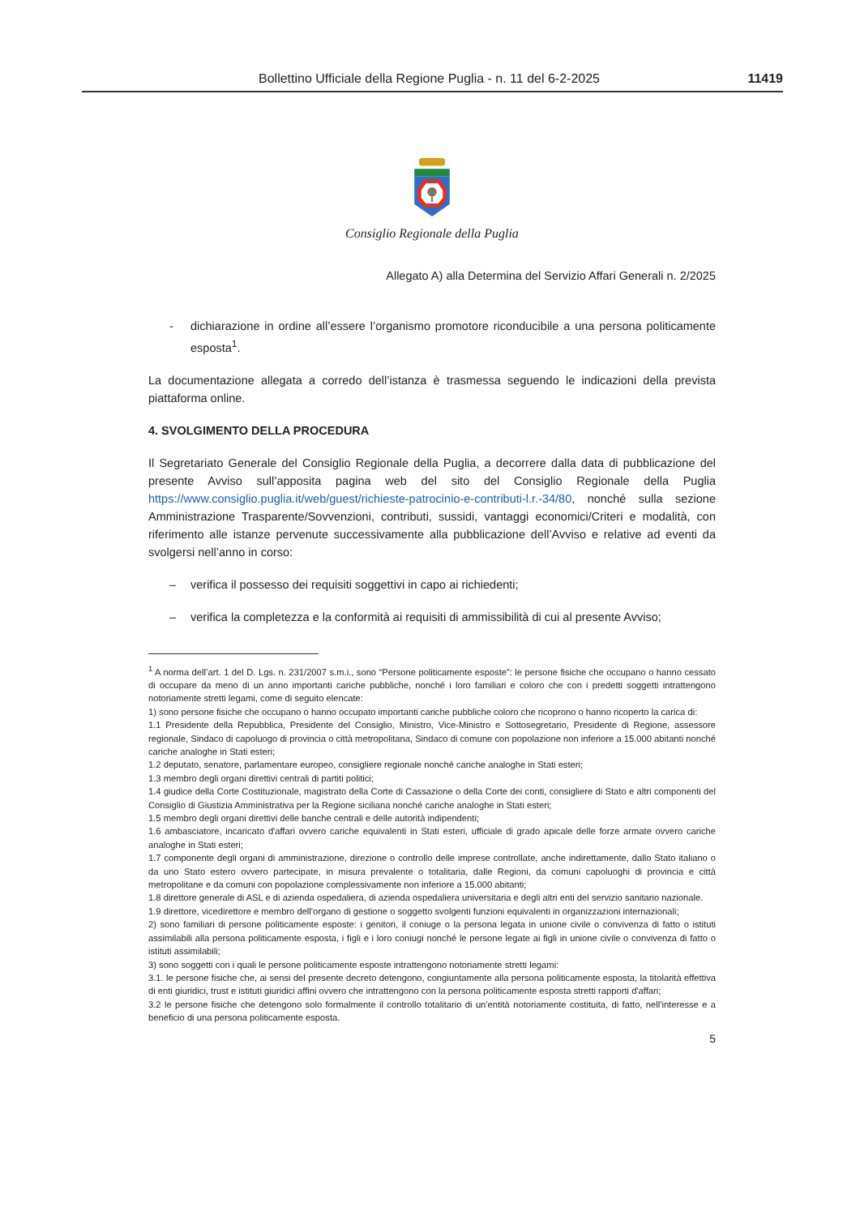Bollettino Ufficiale della Regione Puglia - n. 11 del 6-2-2025 11419
Consiglio Regionale della Puglia
Allegato A) alla Determina del Servizio Affari Generali n. 2/2025
- dichiarazione in ordine all’essere l’organismo promotore riconducibile a una persona politicamente esposta<sup>1</sup>.
La documentazione allegata a corredo dell’istanza è trasmessa seguendo le indicazioni della prevista piattaforma online.
4. SVOLGIMENTO DELLA PROCEDURA
Il Segretariato Generale del Consiglio Regionale della Puglia, a decorrere dalla data di pubblicazione del presente Avviso sull’apposita pagina web del sito del Consiglio Regionale della Puglia https://www.consiglio.puglia.it/web/guest/richieste-patrocinio-e-contributi-l.r.-34/80, nonché sulla sezione Amministrazione Trasparente/Sovvenzioni, contributi, sussidi, vantaggi economici/Criteri e modalità, con riferimento alle istanze pervenute successivamente alla pubblicazione dell’Avviso e relative ad eventi da svolgersi nell’anno in corso:
– verifica il possesso dei requisiti soggettivi in capo ai richiedenti;
– verifica la completezza e la conformità ai requisiti di ammissibilità di cui al presente Avviso;
<sup>1</sup> A norma dell’art. 1 del D. Lgs. n. 231/2007 s.m.i., sono “Persone politicamente esposte”: le persone fisiche che occupano o hanno cessato di occupare da meno di un anno importanti cariche pubbliche, nonché i loro familiari e coloro che con i predetti soggetti intrattengono notoriamente stretti legami, come di seguito elencate:
1) sono persone fisiche che occupano o hanno occupato importanti cariche pubbliche coloro che ricoprono o hanno ricoperto la carica di:
1.1 Presidente della Repubblica, Presidente del Consiglio, Ministro, Vice-Ministro e Sottosegretario, Presidente di Regione, assessore regionale, Sindaco di capoluogo di provincia o città metropolitana, Sindaco di comune con popolazione non inferiore a 15.000 abitanti nonché cariche analoghe in Stati esteri;
1.2 deputato, senatore, parlamentare europeo, consigliere regionale nonché cariche analoghe in Stati esteri;
1.3 membro degli organi direttivi centrali di partiti politici;
1.4 giudice della Corte Costituzionale, magistrato della Corte di Cassazione o della Corte dei conti, consigliere di Stato e altri componenti del Consiglio di Giustizia Amministrativa per la Regione siciliana nonché cariche analoghe in Stati esteri;
1.5 membro degli organi direttivi delle banche centrali e delle autorità indipendenti;
1.6 ambasciatore, incaricato d'affari ovvero cariche equivalenti in Stati esteri, ufficiale di grado apicale delle forze armate ovvero cariche analoghe in Stati esteri;
1.7 componente degli organi di amministrazione, direzione o controllo delle imprese controllate, anche indirettamente, dallo Stato italiano o da uno Stato estero ovvero partecipate, in misura prevalente o totalitaria, dalle Regioni, da comuni capoluoghi di provincia e città metropolitane e da comuni con popolazione complessivamente non inferiore a 15.000 abitanti;
1.8 direttore generale di ASL e di azienda ospedaliera, di azienda ospedaliera universitaria e degli altri enti del servizio sanitario nazionale.
1.9 direttore, vicedirettore e membro dell'organo di gestione o soggetto svolgenti funzioni equivalenti in organizzazioni internazionali;
2) sono familiari di persone politicamente esposte: i genitori, il coniuge o la persona legata in unione civile o convivenza di fatto o istituti assimilabili alla persona politicamente esposta, i figli e i loro coniugi nonché le persone legate ai figli in unione civile o convivenza di fatto o istituti assimilabili;
3) sono soggetti con i quali le persone politicamente esposte intrattengono notoriamente stretti legami:
3.1. le persone fisiche che, ai sensi del presente decreto detengono, congiuntamente alla persona politicamente esposta, la titolarità effettiva di enti giuridici, trust e istituti giuridici affini ovvero che intrattengono con la persona politicamente esposta stretti rapporti d'affari;
3.2 le persone fisiche che detengono solo formalmente il controllo totalitario di un'entità notoriamente costituita, di fatto, nell'interesse e a beneficio di una persona politicamente esposta.
5